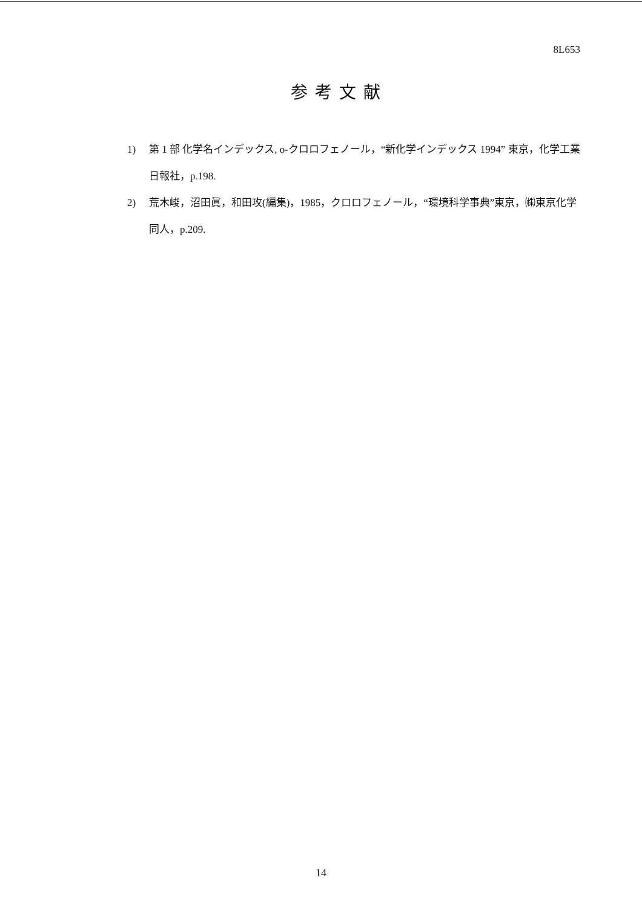8L653
参考文献
1) 第 1 部 化学名インデックス, o-クロロフェノール，“新化学インデックス 1994” 東京，化学工業日報社，p.198.
2) 荒木峻，沼田眞，和田攻(編集)，1985，クロロフェノール，“環境科学事典”東京，㈱東京化学同人，p.209.
14